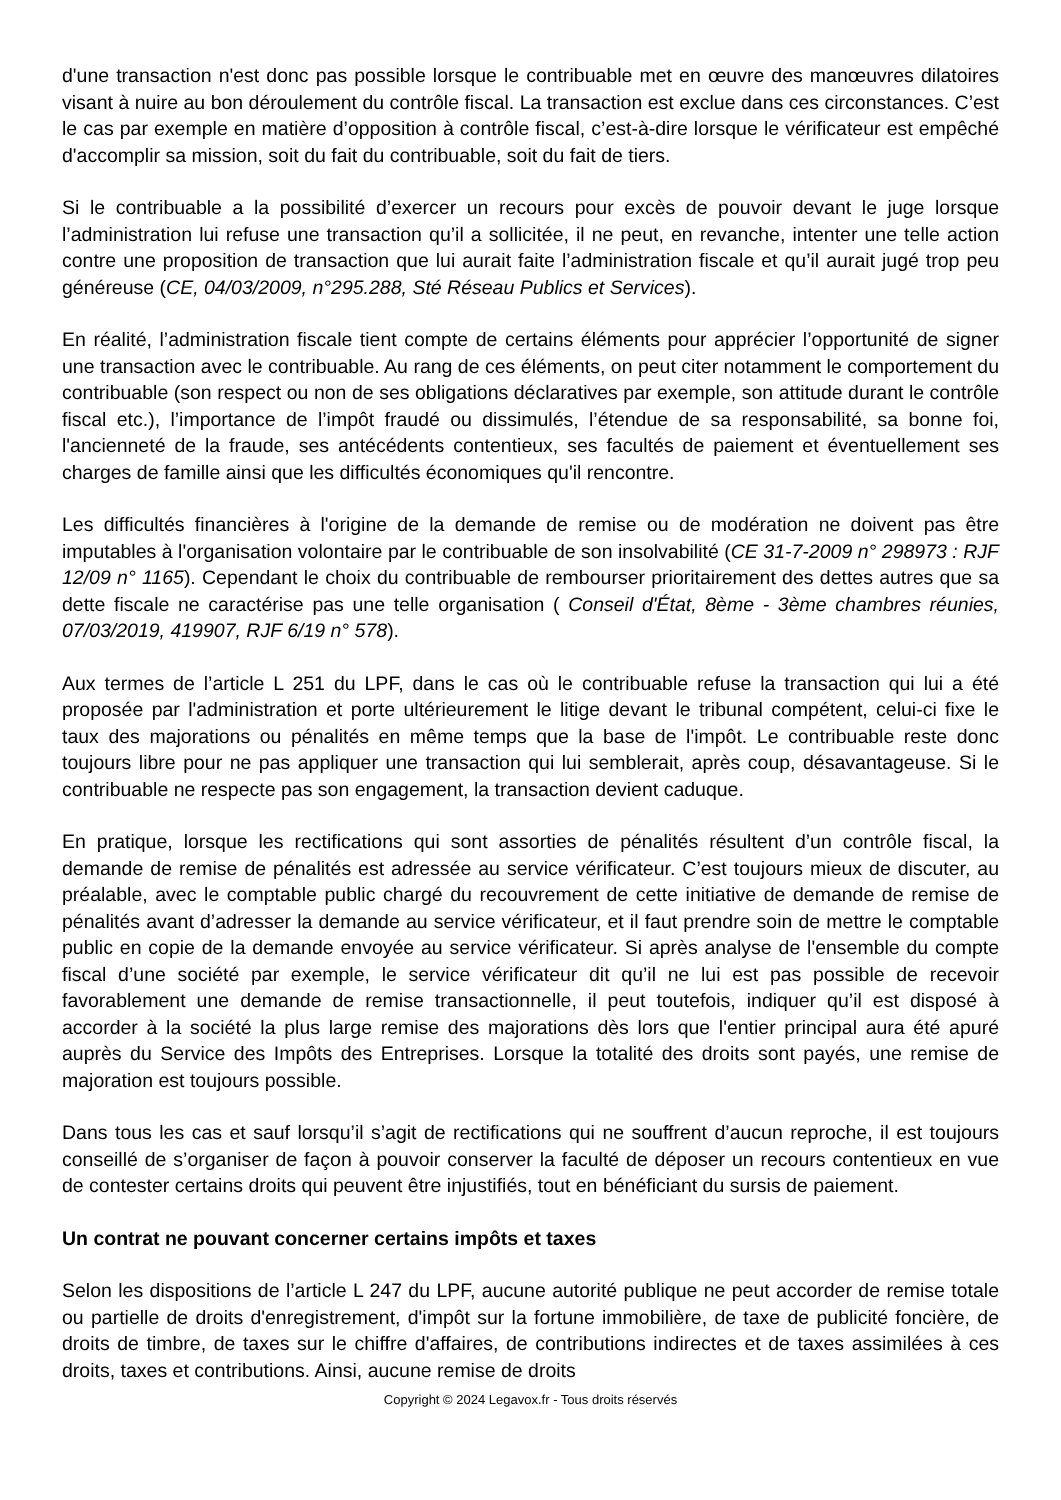d'une transaction n'est donc pas possible lorsque le contribuable met en œuvre des manœuvres dilatoires visant à nuire au bon déroulement du contrôle fiscal. La transaction est exclue dans ces circonstances. C’est le cas par exemple en matière d’opposition à contrôle fiscal, c’est-à-dire lorsque le vérificateur est empêché d'accomplir sa mission, soit du fait du contribuable, soit du fait de tiers.
Si le contribuable a la possibilité d’exercer un recours pour excès de pouvoir devant le juge lorsque l’administration lui refuse une transaction qu’il a sollicitée, il ne peut, en revanche, intenter une telle action contre une proposition de transaction que lui aurait faite l’administration fiscale et qu’il aurait jugé trop peu généreuse (CE, 04/03/2009, n°295.288, Sté Réseau Publics et Services).
En réalité, l’administration fiscale tient compte de certains éléments pour apprécier l’opportunité de signer une transaction avec le contribuable. Au rang de ces éléments, on peut citer notamment le comportement du contribuable (son respect ou non de ses obligations déclaratives par exemple, son attitude durant le contrôle fiscal etc.), l’importance de l’impôt fraudé ou dissimulés, l’étendue de sa responsabilité, sa bonne foi, l'ancienneté de la fraude, ses antécédents contentieux, ses facultés de paiement et éventuellement ses charges de famille ainsi que les difficultés économiques qu'il rencontre.
Les difficultés financières à l'origine de la demande de remise ou de modération ne doivent pas être imputables à l'organisation volontaire par le contribuable de son insolvabilité (CE 31-7-2009 n° 298973 : RJF 12/09 n° 1165). Cependant le choix du contribuable de rembourser prioritairement des dettes autres que sa dette fiscale ne caractérise pas une telle organisation ( Conseil d'État, 8ème - 3ème chambres réunies, 07/03/2019, 419907, RJF 6/19 n° 578).
Aux termes de l’article L 251 du LPF, dans le cas où le contribuable refuse la transaction qui lui a été proposée par l'administration et porte ultérieurement le litige devant le tribunal compétent, celui-ci fixe le taux des majorations ou pénalités en même temps que la base de l'impôt. Le contribuable reste donc toujours libre pour ne pas appliquer une transaction qui lui semblerait, après coup, désavantageuse. Si le contribuable ne respecte pas son engagement, la transaction devient caduque.
En pratique, lorsque les rectifications qui sont assorties de pénalités résultent d’un contrôle fiscal, la demande de remise de pénalités est adressée au service vérificateur. C’est toujours mieux de discuter, au préalable, avec le comptable public chargé du recouvrement de cette initiative de demande de remise de pénalités avant d’adresser la demande au service vérificateur, et il faut prendre soin de mettre le comptable public en copie de la demande envoyée au service vérificateur. Si après analyse de l'ensemble du compte fiscal d’une société par exemple, le service vérificateur dit qu’il ne lui est pas possible de recevoir favorablement une demande de remise transactionnelle, il peut toutefois, indiquer qu’il est disposé à accorder à la société la plus large remise des majorations dès lors que l'entier principal aura été apuré auprès du Service des Impôts des Entreprises. Lorsque la totalité des droits sont payés, une remise de majoration est toujours possible.
Dans tous les cas et sauf lorsqu’il s’agit de rectifications qui ne souffrent d’aucun reproche, il est toujours conseillé de s’organiser de façon à pouvoir conserver la faculté de déposer un recours contentieux en vue de contester certains droits qui peuvent être injustifiés, tout en bénéficiant du sursis de paiement.
Un contrat ne pouvant concerner certains impôts et taxes
Selon les dispositions de l’article L 247 du LPF, aucune autorité publique ne peut accorder de remise totale ou partielle de droits d'enregistrement, d'impôt sur la fortune immobilière, de taxe de publicité foncière, de droits de timbre, de taxes sur le chiffre d'affaires, de contributions indirectes et de taxes assimilées à ces droits, taxes et contributions. Ainsi, aucune remise de droits
Copyright © 2024 Legavox.fr - Tous droits réservés